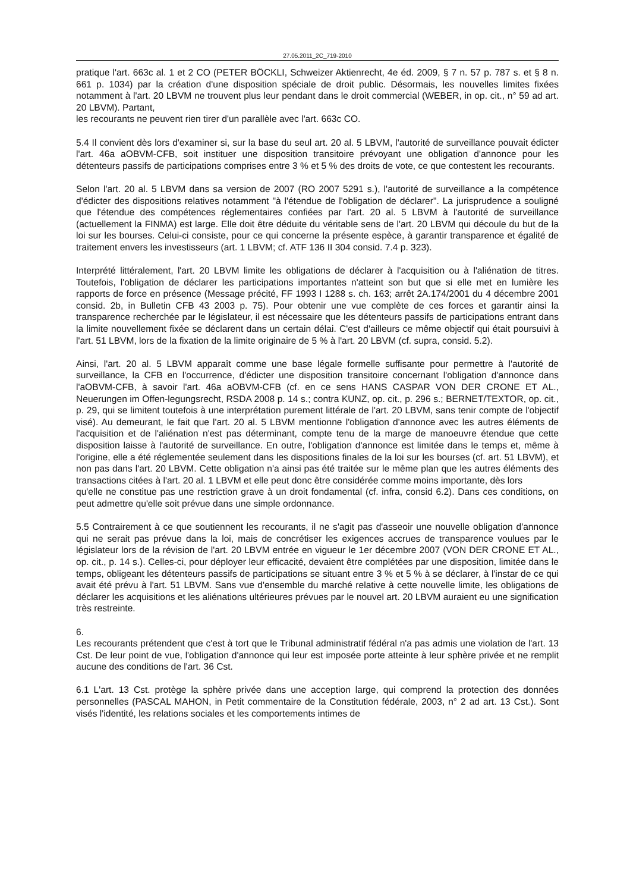27.05.2011_2C_719-2010
pratique l'art. 663c al. 1 et 2 CO (PETER BÖCKLI, Schweizer Aktienrecht, 4e éd. 2009, § 7 n. 57 p. 787 s. et § 8 n. 661 p. 1034) par la création d'une disposition spéciale de droit public. Désormais, les nouvelles limites fixées notamment à l'art. 20 LBVM ne trouvent plus leur pendant dans le droit commercial (WEBER, in op. cit., n° 59 ad art. 20 LBVM). Partant,
les recourants ne peuvent rien tirer d'un parallèle avec l'art. 663c CO.
5.4 Il convient dès lors d'examiner si, sur la base du seul art. 20 al. 5 LBVM, l'autorité de surveillance pouvait édicter l'art. 46a aOBVM-CFB, soit instituer une disposition transitoire prévoyant une obligation d'annonce pour les détenteurs passifs de participations comprises entre 3 % et 5 % des droits de vote, ce que contestent les recourants.
Selon l'art. 20 al. 5 LBVM dans sa version de 2007 (RO 2007 5291 s.), l'autorité de surveillance a la compétence d'édicter des dispositions relatives notamment "à l'étendue de l'obligation de déclarer". La jurisprudence a souligné que l'étendue des compétences réglementaires confiées par l'art. 20 al. 5 LBVM à l'autorité de surveillance (actuellement la FINMA) est large. Elle doit être déduite du véritable sens de l'art. 20 LBVM qui découle du but de la loi sur les bourses. Celui-ci consiste, pour ce qui concerne la présente espèce, à garantir transparence et égalité de traitement envers les investisseurs (art. 1 LBVM; cf. ATF 136 II 304 consid. 7.4 p. 323).
Interprété littéralement, l'art. 20 LBVM limite les obligations de déclarer à l'acquisition ou à l'aliénation de titres. Toutefois, l'obligation de déclarer les participations importantes n'atteint son but que si elle met en lumière les rapports de force en présence (Message précité, FF 1993 I 1288 s. ch. 163; arrêt 2A.174/2001 du 4 décembre 2001 consid. 2b, in Bulletin CFB 43 2003 p. 75). Pour obtenir une vue complète de ces forces et garantir ainsi la transparence recherchée par le législateur, il est nécessaire que les détenteurs passifs de participations entrant dans la limite nouvellement fixée se déclarent dans un certain délai. C'est d'ailleurs ce même objectif qui était poursuivi à l'art. 51 LBVM, lors de la fixation de la limite originaire de 5 % à l'art. 20 LBVM (cf. supra, consid. 5.2).
Ainsi, l'art. 20 al. 5 LBVM apparaît comme une base légale formelle suffisante pour permettre à l'autorité de surveillance, la CFB en l'occurrence, d'édicter une disposition transitoire concernant l'obligation d'annonce dans l'aOBVM-CFB, à savoir l'art. 46a aOBVM-CFB (cf. en ce sens HANS CASPAR VON DER CRONE ET AL., Neuerungen im Offen-legungsrecht, RSDA 2008 p. 14 s.; contra KUNZ, op. cit., p. 296 s.; BERNET/TEXTOR, op. cit., p. 29, qui se limitent toutefois à une interprétation purement littérale de l'art. 20 LBVM, sans tenir compte de l'objectif visé). Au demeurant, le fait que l'art. 20 al. 5 LBVM mentionne l'obligation d'annonce avec les autres éléments de l'acquisition et de l'aliénation n'est pas déterminant, compte tenu de la marge de manoeuvre étendue que cette disposition laisse à l'autorité de surveillance. En outre, l'obligation d'annonce est limitée dans le temps et, même à l'origine, elle a été réglementée seulement dans les dispositions finales de la loi sur les bourses (cf. art. 51 LBVM), et non pas dans l'art. 20 LBVM. Cette obligation n'a ainsi pas été traitée sur le même plan que les autres éléments des transactions citées à l'art. 20 al. 1 LBVM et elle peut donc être considérée comme moins importante, dès lors
qu'elle ne constitue pas une restriction grave à un droit fondamental (cf. infra, consid 6.2). Dans ces conditions, on peut admettre qu'elle soit prévue dans une simple ordonnance.
5.5 Contrairement à ce que soutiennent les recourants, il ne s'agit pas d'asseoir une nouvelle obligation d'annonce qui ne serait pas prévue dans la loi, mais de concrétiser les exigences accrues de transparence voulues par le législateur lors de la révision de l'art. 20 LBVM entrée en vigueur le 1er décembre 2007 (VON DER CRONE ET AL., op. cit., p. 14 s.). Celles-ci, pour déployer leur efficacité, devaient être complétées par une disposition, limitée dans le temps, obligeant les détenteurs passifs de participations se situant entre 3 % et 5 % à se déclarer, à l'instar de ce qui avait été prévu à l'art. 51 LBVM. Sans vue d'ensemble du marché relative à cette nouvelle limite, les obligations de déclarer les acquisitions et les aliénations ultérieures prévues par le nouvel art. 20 LBVM auraient eu une signification très restreinte.
6.
Les recourants prétendent que c'est à tort que le Tribunal administratif fédéral n'a pas admis une violation de l'art. 13 Cst. De leur point de vue, l'obligation d'annonce qui leur est imposée porte atteinte à leur sphère privée et ne remplit aucune des conditions de l'art. 36 Cst.
6.1 L'art. 13 Cst. protège la sphère privée dans une acception large, qui comprend la protection des données personnelles (PASCAL MAHON, in Petit commentaire de la Constitution fédérale, 2003, n° 2 ad art. 13 Cst.). Sont visés l'identité, les relations sociales et les comportements intimes de